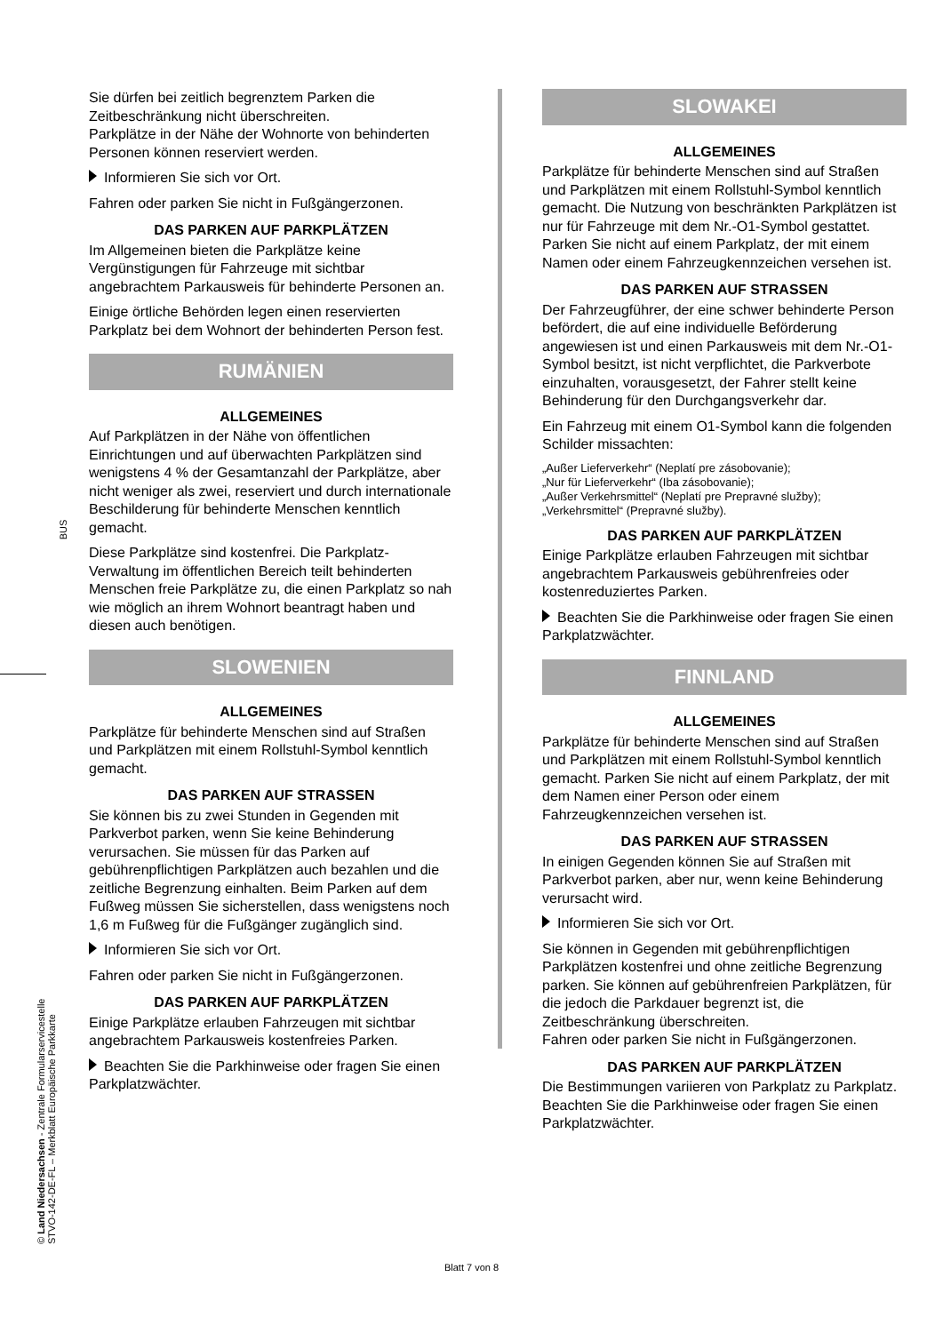BUS
© Land Niedersachsen - Zentrale Formularservicestelle
STVO-142-DE-FL – Merkblatt Europäische Parkkarte
Sie dürfen bei zeitlich begrenztem Parken die Zeitbeschränkung nicht überschreiten.
Parkplätze in der Nähe der Wohnorte von behinderten Personen können reserviert werden.
Informieren Sie sich vor Ort.
Fahren oder parken Sie nicht in Fußgängerzonen.
DAS PARKEN AUF PARKPLÄTZEN
Im Allgemeinen bieten die Parkplätze keine Vergünstigungen für Fahrzeuge mit sichtbar angebrachtem Parkausweis für behinderte Personen an.
Einige örtliche Behörden legen einen reservierten Parkplatz bei dem Wohnort der behinderten Person fest.
RUMÄNIEN
ALLGEMEINES
Auf Parkplätzen in der Nähe von öffentlichen Einrichtungen und auf überwachten Parkplätzen sind wenigstens 4 % der Gesamtanzahl der Parkplätze, aber nicht weniger als zwei, reserviert und durch internationale Beschilderung für behinderte Menschen kenntlich gemacht.
Diese Parkplätze sind kostenfrei. Die Parkplatz-Verwaltung im öffentlichen Bereich teilt behinderten Menschen freie Parkplätze zu, die einen Parkplatz so nah wie möglich an ihrem Wohnort beantragt haben und diesen auch benötigen.
SLOWENIEN
ALLGEMEINES
Parkplätze für behinderte Menschen sind auf Straßen und Parkplätzen mit einem Rollstuhl-Symbol kenntlich gemacht.
DAS PARKEN AUF STRASSEN
Sie können bis zu zwei Stunden in Gegenden mit Parkverbot parken, wenn Sie keine Behinderung verursachen. Sie müssen für das Parken auf gebührenpflichtigen Parkplätzen auch bezahlen und die zeitliche Begrenzung einhalten. Beim Parken auf dem Fußweg müssen Sie sicherstellen, dass wenigstens noch 1,6 m Fußweg für die Fußgänger zugänglich sind.
Informieren Sie sich vor Ort.
Fahren oder parken Sie nicht in Fußgängerzonen.
DAS PARKEN AUF PARKPLÄTZEN
Einige Parkplätze erlauben Fahrzeugen mit sichtbar angebrachtem Parkausweis kostenfreies Parken.
Beachten Sie die Parkhinweise oder fragen Sie einen Parkplatzwächter.
SLOWAKEI
ALLGEMEINES
Parkplätze für behinderte Menschen sind auf Straßen und Parkplätzen mit einem Rollstuhl-Symbol kenntlich gemacht. Die Nutzung von beschränkten Parkplätzen ist nur für Fahrzeuge mit dem Nr.-O1-Symbol gestattet. Parken Sie nicht auf einem Parkplatz, der mit einem Namen oder einem Fahrzeugkennzeichen versehen ist.
DAS PARKEN AUF STRASSEN
Der Fahrzeugführer, der eine schwer behinderte Person befördert, die auf eine individuelle Beförderung angewiesen ist und einen Parkausweis mit dem Nr.-O1-Symbol besitzt, ist nicht verpflichtet, die Parkverbote einzuhalten, vorausgesetzt, der Fahrer stellt keine Behinderung für den Durchgangsverkehr dar.
Ein Fahrzeug mit einem O1-Symbol kann die folgenden Schilder missachten:
„Außer Lieferverkehr“ (Neplatí pre zásobovanie);
„Nur für Lieferverkehr“ (Iba zásobovanie);
„Außer Verkehrsmittel“ (Neplatí pre Prepravné služby);
„Verkehrsmittel“ (Prepravné služby).
DAS PARKEN AUF PARKPLÄTZEN
Einige Parkplätze erlauben Fahrzeugen mit sichtbar angebrachtem Parkausweis gebührenfreies oder kostenreduziertes Parken.
Beachten Sie die Parkhinweise oder fragen Sie einen Parkplatzwächter.
FINNLAND
ALLGEMEINES
Parkplätze für behinderte Menschen sind auf Straßen und Parkplätzen mit einem Rollstuhl-Symbol kenntlich gemacht. Parken Sie nicht auf einem Parkplatz, der mit dem Namen einer Person oder einem Fahrzeugkennzeichen versehen ist.
DAS PARKEN AUF STRASSEN
In einigen Gegenden können Sie auf Straßen mit Parkverbot parken, aber nur, wenn keine Behinderung verursacht wird.
Informieren Sie sich vor Ort.
Sie können in Gegenden mit gebührenpflichtigen Parkplätzen kostenfrei und ohne zeitliche Begrenzung parken. Sie können auf gebührenfreien Parkplätzen, für die jedoch die Parkdauer begrenzt ist, die Zeitbeschränkung überschreiten.
Fahren oder parken Sie nicht in Fußgängerzonen.
DAS PARKEN AUF PARKPLÄTZEN
Die Bestimmungen variieren von Parkplatz zu Parkplatz. Beachten Sie die Parkhinweise oder fragen Sie einen Parkplatzwächter.
Blatt 7 von 8